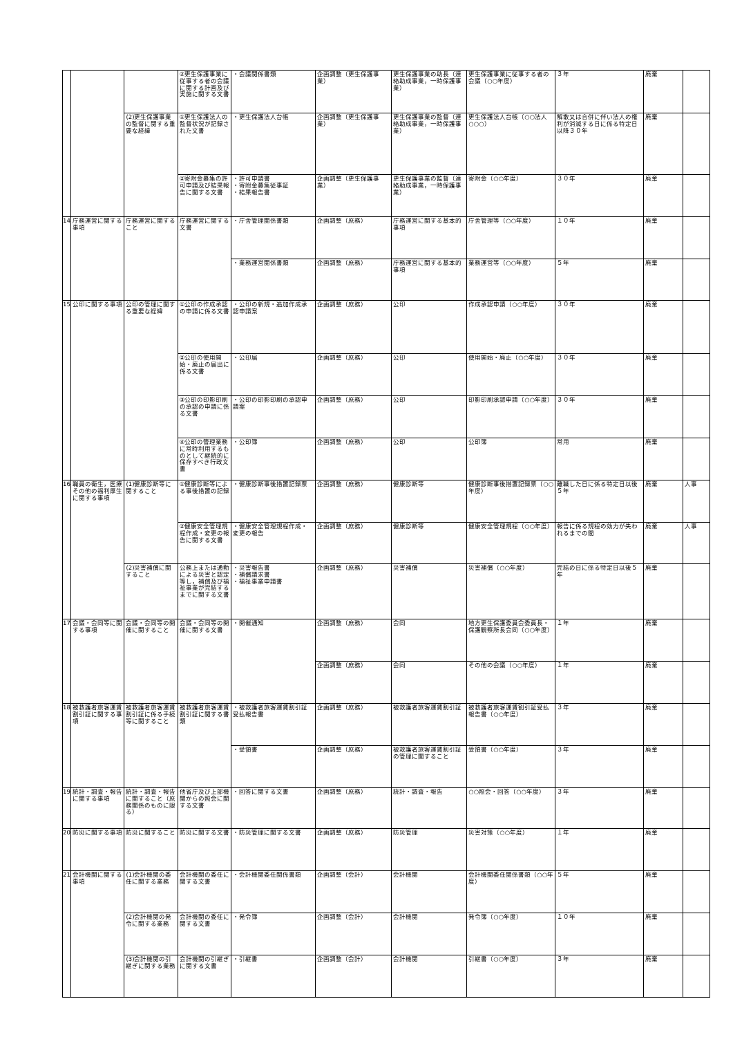| | | | ②更生保護事業に従事する者の会議に関する計画及び実施に関する文書 | ・会議関係書類 | 企画調整（更生保護事業） | 更生保護事業の助長（連絡助成事業，一時保護事業） | 更生保護事業に従事する者の会議（○○年度） | ３年 | 廃棄 | |
| | | (2)更生保護事業の監督に関する重要な経緯 | ①更生保護法人の監督状況が記録された文書 | ・更生保護法人台帳 | 企画調整（更生保護事業） | 更生保護事業の監督（連絡助成事業，一時保護事業） | 更生保護法人台帳（○○法人○○○） | 解散又は合併に伴い法人の権利が消滅する日に係る特定日以降３０年 | 廃棄 | |
| | | | ②寄附金募集の許可申請及び結果報告に関する文書 | ・許可申請書 ・寄附金募集従事証 ・結果報告書 | 企画調整（更生保護事業） | 更生保護事業の監督（連絡助成事業，一時保護事業） | 寄附金（○○年度） | ３０年 | 廃棄 | |
| 14 | 庁務運営に関する事項 | 庁務運営に関すること | 庁務運営に関する文書 | ・庁舎管理関係書類 | 企画調整（庶務） | 庁務運営に関する基本的事項 | 庁舎管理等（○○年度） | １０年 | 廃棄 | |
| | | | | ・業務運営関係書類 | 企画調整（庶務） | 庁務運営に関する基本的事項 | 業務運営等（○○年度） | ５年 | 廃棄 | |
| 15 | 公印に関する事項 | 公印の管理に関する重要な経緯 | ①公印の作成承認の申請に係る文書 | ・公印の新規・追加作成承認申請案 | 企画調整（庶務） | 公印 | 作成承認申請（○○年度） | ３０年 | 廃棄 | |
| | | | ②公印の使用開始・廃止の届出に係る文書 | ・公印届 | 企画調整（庶務） | 公印 | 使用開始・廃止（○○年度） | ３０年 | 廃棄 | |
| | | | ③公印の印影印刷の承認の申請に係る文書 | ・公印の印影印刷の承認申請案 | 企画調整（庶務） | 公印 | 印影印刷承認申請（○○年度） | ３０年 | 廃棄 | |
| | | | ④公印の管理業務に常時利用するものとして継続的に保存すべき行政文書 | ・公印簿 | 企画調整（庶務） | 公印 | 公印簿 | 常用 | 廃棄 | |
| 16 | 職員の衛生，医療その他の福利厚生に関する事項 | (1)健康診断等に関すること | ①健康診断等による事後措置の記録 | ・健康診断事後措置記録票 | 企画調整（庶務） | 健康診断等 | 健康診断事後措置記録票（○○年度） | 離職した日に係る特定日以後５年 | 廃棄 | 人事 |
| | | | ②健康安全管理規程作成・変更の報告に関する文書 | ・健康安全管理規程作成・変更の報告 | 企画調整（庶務） | 健康診断等 | 健康安全管理規程（○○年度） | 報告に係る規程の効力が失われるまでの間 | 廃棄 | 人事 |
| | | (2)災害補償に関すること | 公務上または通勤による災害と認定等し，補償及び福祉事業が完結するまでに関する文書 | ・災害報告書 ・補償請求書 ・福祉事業申請書 | 企画調整（庶務） | 災害補償 | 災害補償（○○年度） | 完結の日に係る特定日以後５年 | 廃棄 | |
| 17 | 会議・会同等に関する事項 | 会議・会同等の開催に関すること | 会議・会同等の開催に関する文書 | ・開催通知 | 企画調整（庶務） | 会同 | 地方更生保護委員会委員長・保護観察所長会同（○○年度） | １年 | 廃棄 | |
| | | | | | 企画調整（庶務） | 会同 | その他の会議（○○年度） | １年 | 廃棄 | |
| 18 | 被救護者旅客運賃割引証に関する事項 | 被救護者旅客運賃割引証に係る手続等に関すること | 被救護者旅客運賃割引証に関する書類 | ・被救護者旅客運賃割引証受払報告書 | 企画調整（庶務） | 被救護者旅客運賃割引証 | 被救護者旅客運賃割引証受払報告書（○○年度） | ３年 | 廃棄 | |
| | | | | ・受領書 | 企画調整（庶務） | 被救護者旅客運賃割引証の管理に関すること | 受領書（○○年度） | ３年 | 廃棄 | |
| 19 | 統計・調査・報告に関する事項 | 統計・調査・報告に関すること（庶務関係のものに限る） | 他省庁及び上部機関からの照会に関する文書 | ・回答に関する文書 | 企画調整（庶務） | 統計・調査・報告 | ○○照会・回答（○○年度） | ３年 | 廃棄 | |
| 20 | 防災に関する事項 | 防災に関すること | 防災に関する文書 | ・防災管理に関する文書 | 企画調整（庶務） | 防災管理 | 災害対策（○○年度） | １年 | 廃棄 | |
| 21 | 会計機関に関する事項 | (1)会計機関の委任に関する業務 | 会計機関の委任に関する文書 | ・会計機関委任関係書類 | 企画調整（会計） | 会計機関 | 会計機関委任関係書類（○○年度） | ５年 | 廃棄 | |
| | | (2)会計機関の発令に関する業務 | 会計機関の委任に関する文書 | ・発令簿 | 企画調整（会計） | 会計機関 | 発令簿（○○年度） | １０年 | 廃棄 | |
| | | (3)会計機関の引継ぎに関する業務 | 会計機関の引継ぎに関する文書 | ・引継書 | 企画調整（会計） | 会計機関 | 引継書（○○年度） | ３年 | 廃棄 | |